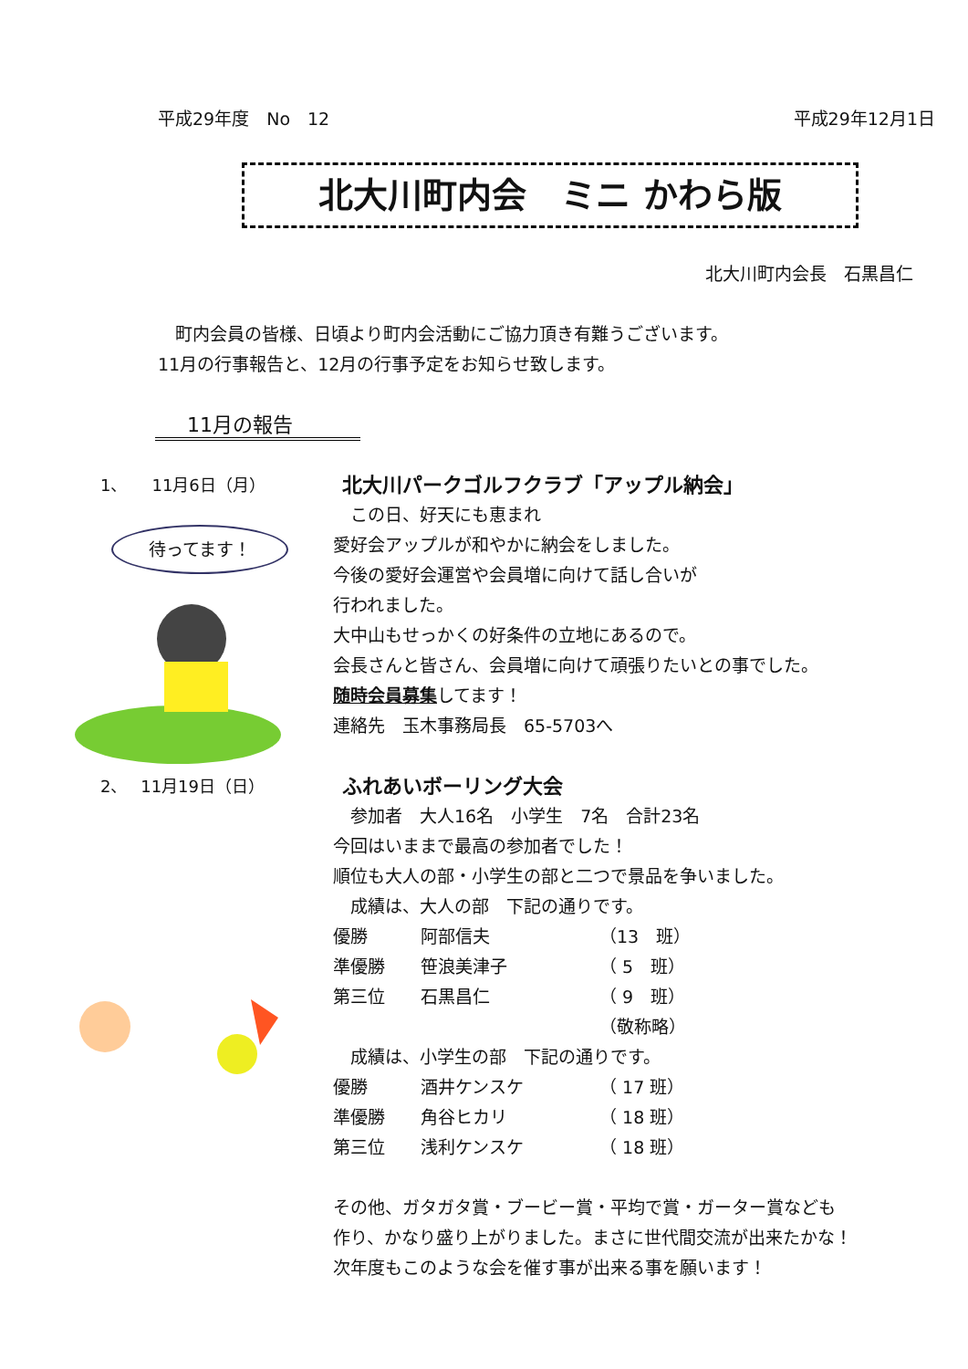平成29年度　No　12 平成29年12月1日
北大川町内会　ミニ かわら版
北大川町内会長　石黒昌仁
　町内会員の皆様、日頃より町内会活動にご協力頂き有難うございます。
11月の行事報告と、12月の行事予定をお知らせ致します。
11月の報告
1、　　11月6日（月）
待ってます！
北大川パークゴルフクラブ「アップル納会」
　この日、好天にも恵まれ
愛好会アップルが和やかに納会をしました。
今後の愛好会運営や会員増に向けて話し合いが
行われました。
大中山もせっかくの好条件の立地にあるので。
会長さんと皆さん、会員増に向けて頑張りたいとの事でした。
随時会員募集してます！
連絡先　玉木事務局長　65-5703へ
2、　 11月19日（日）
ふれあいボーリング大会
　参加者　大人16名　小学生　7名　合計23名
今回はいままで最高の参加者でした！
順位も大人の部・小学生の部と二つで景品を争いました。
　成績は、大人の部　下記の通りです。
優勝 阿部信夫 （13　班）
準優勝 笹浪美津子 （ 5　班）
第三位 石黒昌仁 （ 9　班）
（敬称略）
　成績は、小学生の部　下記の通りです。
優勝 酒井ケンスケ （ 17 班）
準優勝 角谷ヒカリ （ 18 班）
第三位 浅利ケンスケ （ 18 班）
その他、ガタガタ賞・ブービー賞・平均で賞・ガーター賞なども
作り、かなり盛り上がりました。まさに世代間交流が出来たかな！
次年度もこのような会を催す事が出来る事を願います！